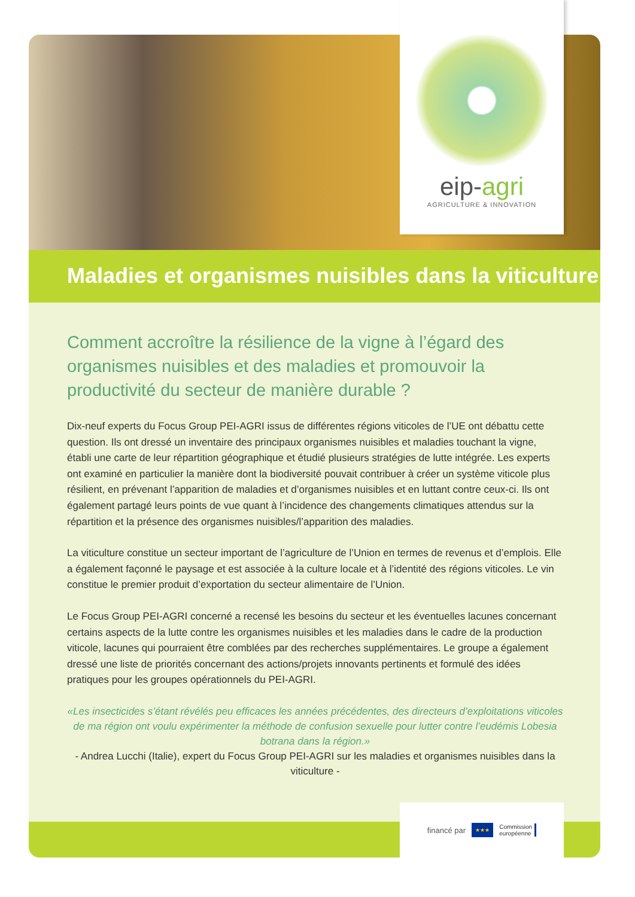Maladies et organismes nuisibles dans la viticulture
Comment accroître la résilience de la vigne à l’égard des organismes nuisibles et des maladies et promouvoir la productivité du secteur de manière durable ?
Dix-neuf experts du Focus Group PEI-AGRI issus de différentes régions viticoles de l’UE ont débattu cette question. Ils ont dressé un inventaire des principaux organismes nuisibles et maladies touchant la vigne, établi une carte de leur répartition géographique et étudié plusieurs stratégies de lutte intégrée. Les experts ont examiné en particulier la manière dont la biodiversité pouvait contribuer à créer un système viticole plus résilient, en prévenant l’apparition de maladies et d’organismes nuisibles et en luttant contre ceux-ci. Ils ont également partagé leurs points de vue quant à l’incidence des changements climatiques attendus sur la répartition et la présence des organismes nuisibles/l’apparition des maladies.
La viticulture constitue un secteur important de l’agriculture de l’Union en termes de revenus et d’emplois. Elle a également façonné le paysage et est associée à la culture locale et à l’identité des régions viticoles. Le vin constitue le premier produit d’exportation du secteur alimentaire de l’Union.
Le Focus Group PEI-AGRI concerné a recensé les besoins du secteur et les éventuelles lacunes concernant certains aspects de la lutte contre les organismes nuisibles et les maladies dans le cadre de la production viticole, lacunes qui pourraient être comblées par des recherches supplémentaires. Le groupe a également dressé une liste de priorités concernant des actions/projets innovants pertinents et formulé des idées pratiques pour les groupes opérationnels du PEI-AGRI.
«Les insecticides s’étant révélés peu efficaces les années précédentes, des directeurs d’exploitations viticoles de ma région ont voulu expérimenter la méthode de confusion sexuelle pour lutter contre l’eudémis Lobesia botrana dans la région.»
- Andrea Lucchi (Italie), expert du Focus Group PEI-AGRI sur les maladies et organismes nuisibles dans la viticulture -
eip-agri
AGRICULTURE & INNOVATION
financé par
★★★
Commission
européenne